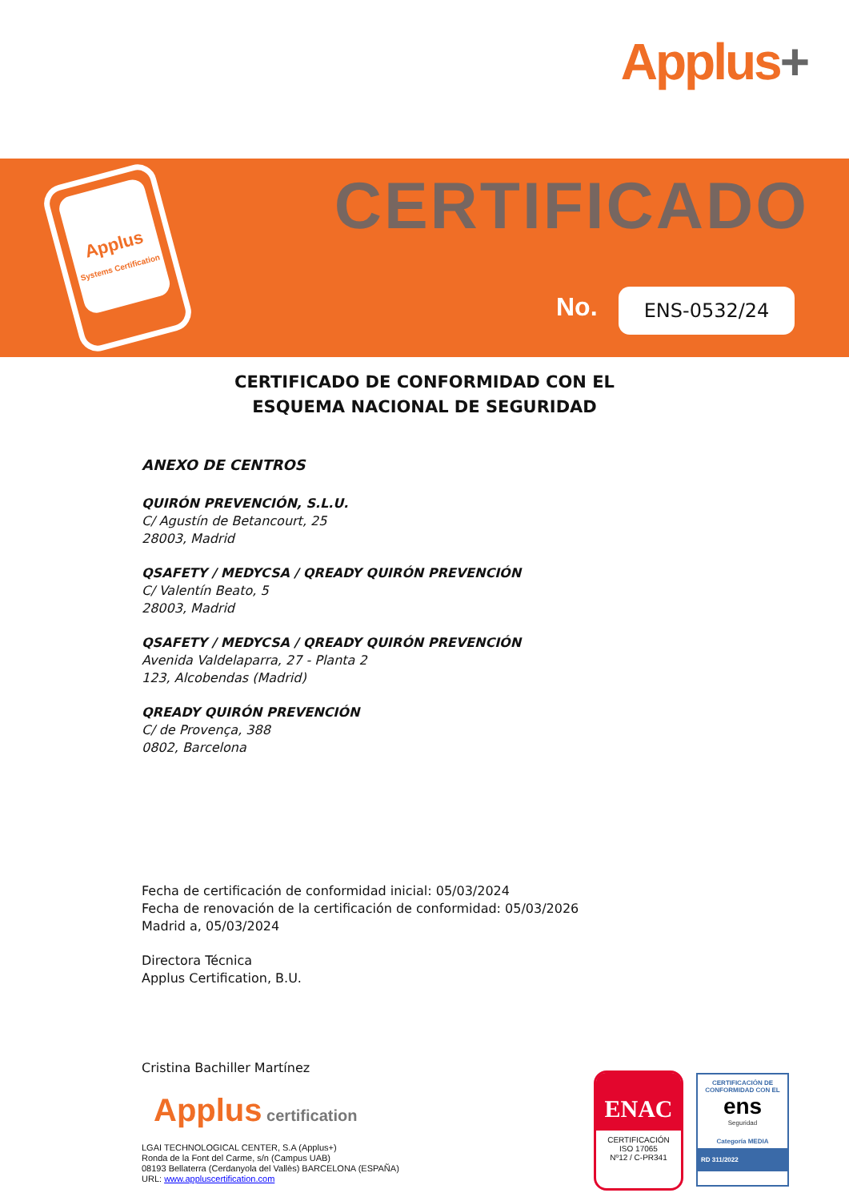Applus+
Applus
Systems Certification
CERTIFICADO
No. ENS-0532/24
CERTIFICADO DE CONFORMIDAD CON EL
ESQUEMA NACIONAL DE SEGURIDAD
ANEXO DE CENTROS
QUIRÓN PREVENCIÓN, S.L.U.
C/ Agustín de Betancourt, 25
28003, Madrid
QSAFETY / MEDYCSA / QREADY QUIRÓN PREVENCIÓN
C/ Valentín Beato, 5
28003, Madrid
QSAFETY / MEDYCSA / QREADY QUIRÓN PREVENCIÓN
Avenida Valdelaparra, 27 - Planta 2
123, Alcobendas (Madrid)
QREADY QUIRÓN PREVENCIÓN
C/ de Provença, 388
0802, Barcelona
Fecha de certificación de conformidad inicial: 05/03/2024
Fecha de renovación de la certificación de conformidad: 05/03/2026
Madrid a, 05/03/2024
Directora Técnica
Applus Certification, B.U.
Cristina Bachiller Martínez
Applus certification
LGAI TECHNOLOGICAL CENTER, S.A (Applus+)
Ronda de la Font del Carme, s/n (Campus UAB)
08193 Bellaterra (Cerdanyola del Vallès) BARCELONA (ESPAÑA)
URL: www.appluscertification.com
ENAC
CERTIFICACIÓN
ISO 17065
Nº12 / C-PR341
CERTIFICACIÓN DE
CONFORMIDAD CON EL
ens
Seguridad
Categoría MEDIA
RD 311/2022